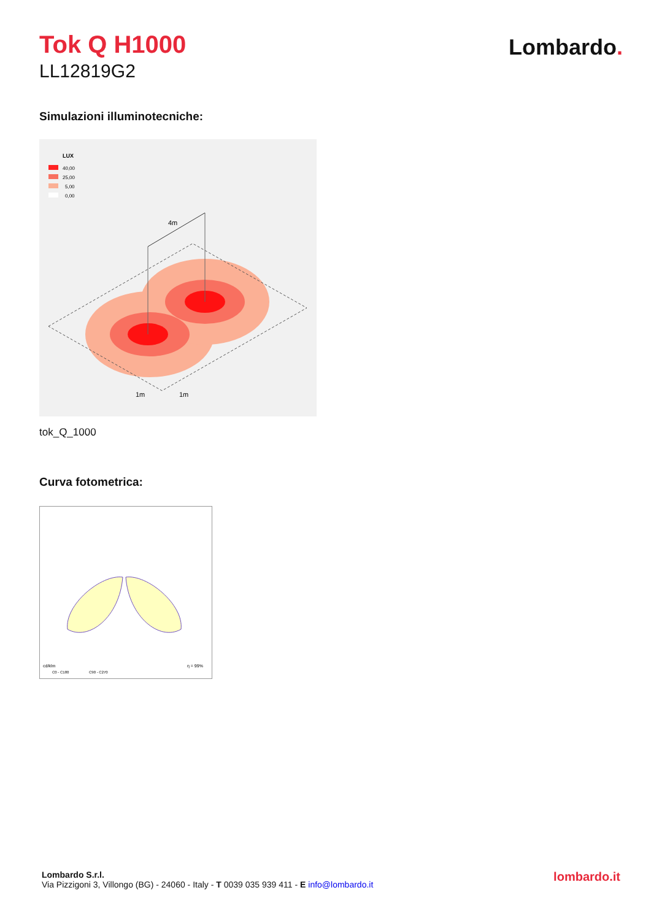Tok Q H1000
LL12819G2
Lombardo.
Simulazioni illuminotecniche:
LUX
40,00
25,00
5,00
0,00
4m
1m
1m
tok_Q_1000
Curva fotometrica:
cd/klm
η = 99%
C0 - C180
C90 - C270
Lombardo S.r.l.
Via Pizzigoni 3, Villongo (BG) - 24060 - Italy - T 0039 035 939 411 - E info@lombardo.it
lombardo.it